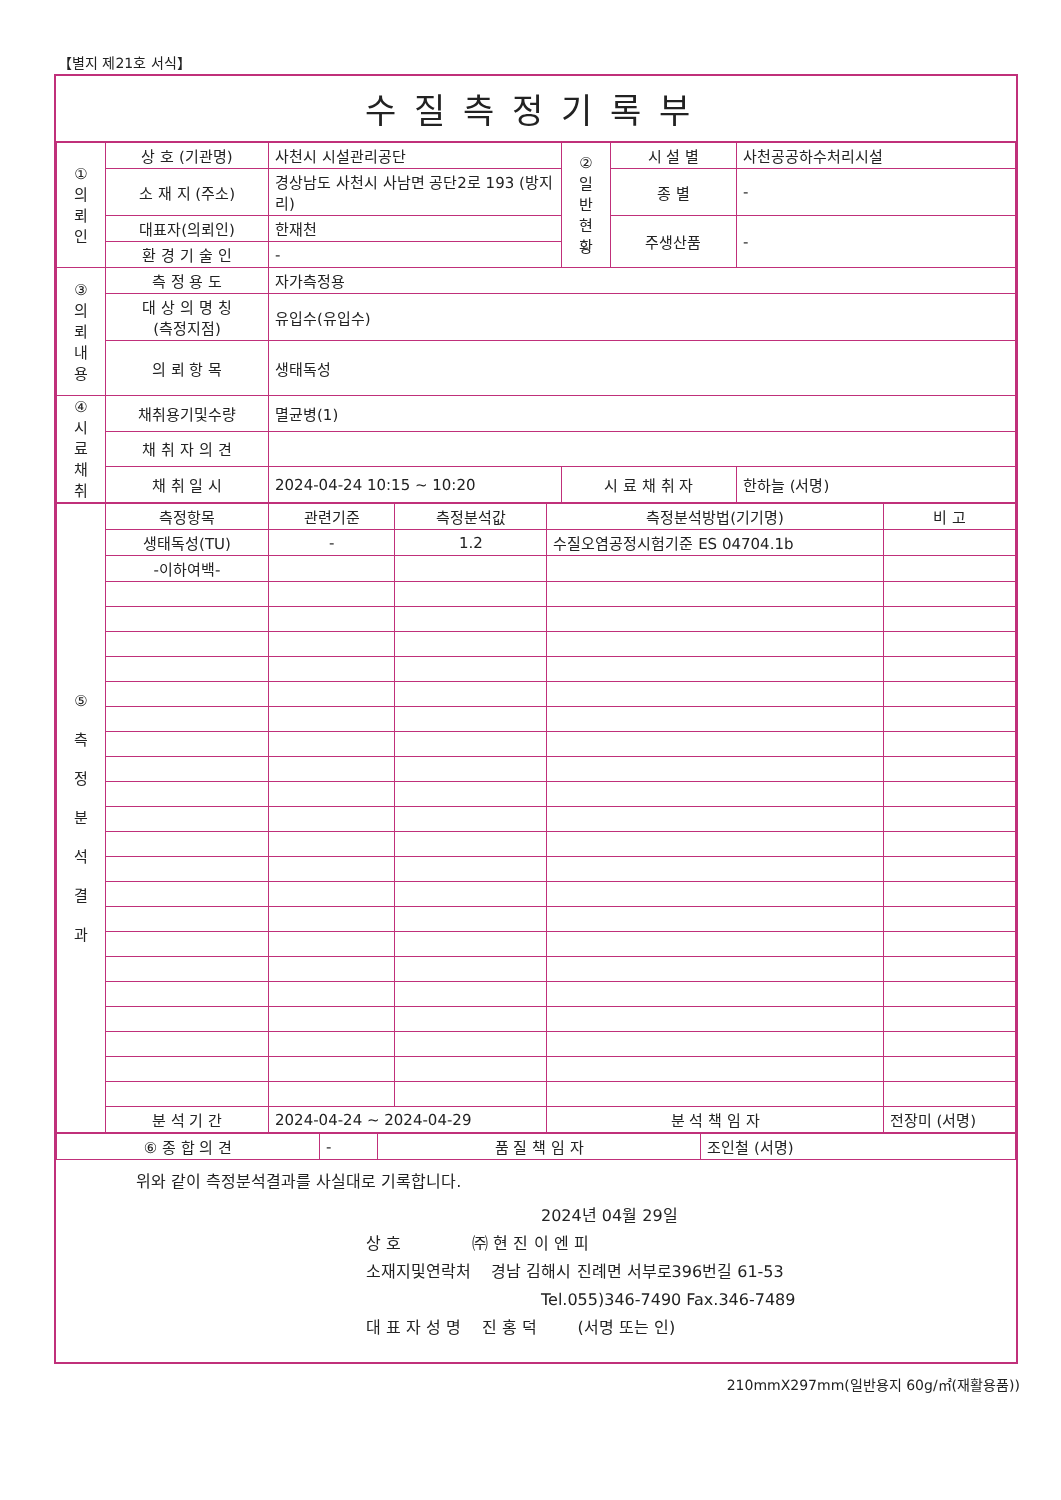【별지 제21호 서식】
수질측정기록부
| ① 의 뢰 인 | 상 호 (기관명) | 사천시 시설관리공단 | ② 일 반 현 황 | 시 설 별 | 사천공공하수처리시설 |
| | 소 재 지 (주소) | 경상남도 사천시 사남면 공단2로 193 (방지리) | | 종 별 | - |
| | 대표자(의뢰인) | 한재천 | | 주생산품 | - |
| | 환 경 기 술 인 | - | | | |
| ③ 의 뢰 내 용 | 측 정 용 도 | 자가측정용 | | | |
| | 대 상 의 명 칭 (측정지점) | 유입수(유입수) | | | |
| | 의 뢰 항 목 | 생태독성 | | | |
| ④ 시 료 채 취 | 채취용기및수량 | 멸균병(1) | | | |
| | 채 취 자 의 견 | | | | |
| | 채 취 일 시 | 2024-04-24 10:15 ~ 10:20 | 시 료 채 취 자 | | 한하늘 (서명) |
| ⑤ 측 정 분 석 결 과 | 측정항목 | 관련기준 | 측정분석값 | 측정분석방법(기기명) | 비 고 |
| | 생태독성(TU) | - | 1.2 | 수질오염공정시험기준 ES 04704.1b | |
| | -이하여백- | | | | |
| | 분 석 기 간 | 2024-04-24 ~ 2024-04-29 | | 분 석 책 임 자 | 전장미 (서명) |
| ⑥ 종 합 의 견 | - | 품 질 책 임 자 | 조인철 (서명) |
위와 같이 측정분석결과를 사실대로 기록합니다.
2024년 04월 29일
상 호 ㈜ 현 진 이 엔 피
소재지및연락처 경남 김해시 진례면 서부로396번길 61-53
Tel.055)346-7490 Fax.346-7489
대 표 자 성 명 진 홍 덕 (서명 또는 인)
210mmX297mm(일반용지 60g/㎡(재활용품))